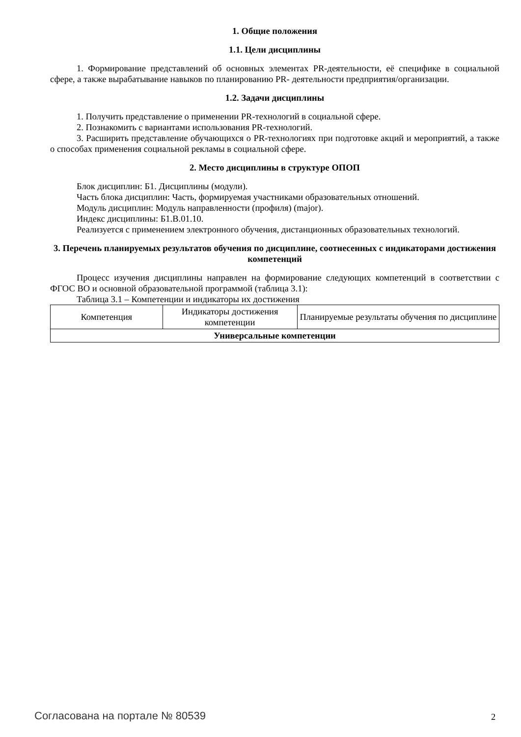1. Общие положения
1.1. Цели дисциплины
1. Формирование представлений об основных элементах PR-деятельности, её специфике в социальной сфере, а также вырабатывание навыков по планированию PR- деятельности предприятия/организации.
1.2. Задачи дисциплины
1. Получить представление о применении PR-технологий в социальной сфере.
2. Познакомить с вариантами использования PR-технологий.
3. Расширить представление обучающихся о PR-технологиях при подготовке акций и мероприятий, а также о способах применения социальной рекламы в социальной сфере.
2. Место дисциплины в структуре ОПОП
Блок дисциплин: Б1. Дисциплины (модули).
Часть блока дисциплин: Часть, формируемая участниками образовательных отношений.
Модуль дисциплин: Модуль направленности (профиля) (major).
Индекс дисциплины: Б1.В.01.10.
Реализуется с применением электронного обучения, дистанционных образовательных технологий.
3. Перечень планируемых результатов обучения по дисциплине, соотнесенных с индикаторами достижения компетенций
Процесс изучения дисциплины направлен на формирование следующих компетенций в соответствии с ФГОС ВО и основной образовательной программой (таблица 3.1):
Таблица 3.1 – Компетенции и индикаторы их достижения
| Компетенция | Индикаторы достижения компетенции | Планируемые результаты обучения по дисциплине |
| --- | --- | --- |
| Универсальные компетенции | | |
Согласована на портале № 80539 2